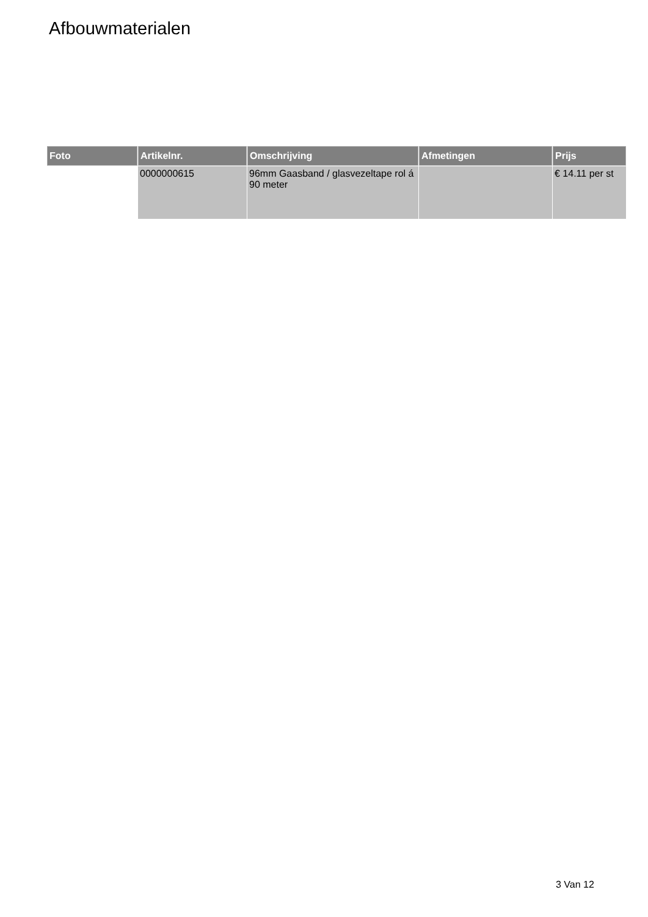Afbouwmaterialen
| Foto | Artikelnr. | Omschrijving | Afmetingen | Prijs |
| --- | --- | --- | --- | --- |
| | 0000000615 | 96mm Gaasband / glasvezeltape rol á 90 meter | | € 14.11 per st |
3 Van 12